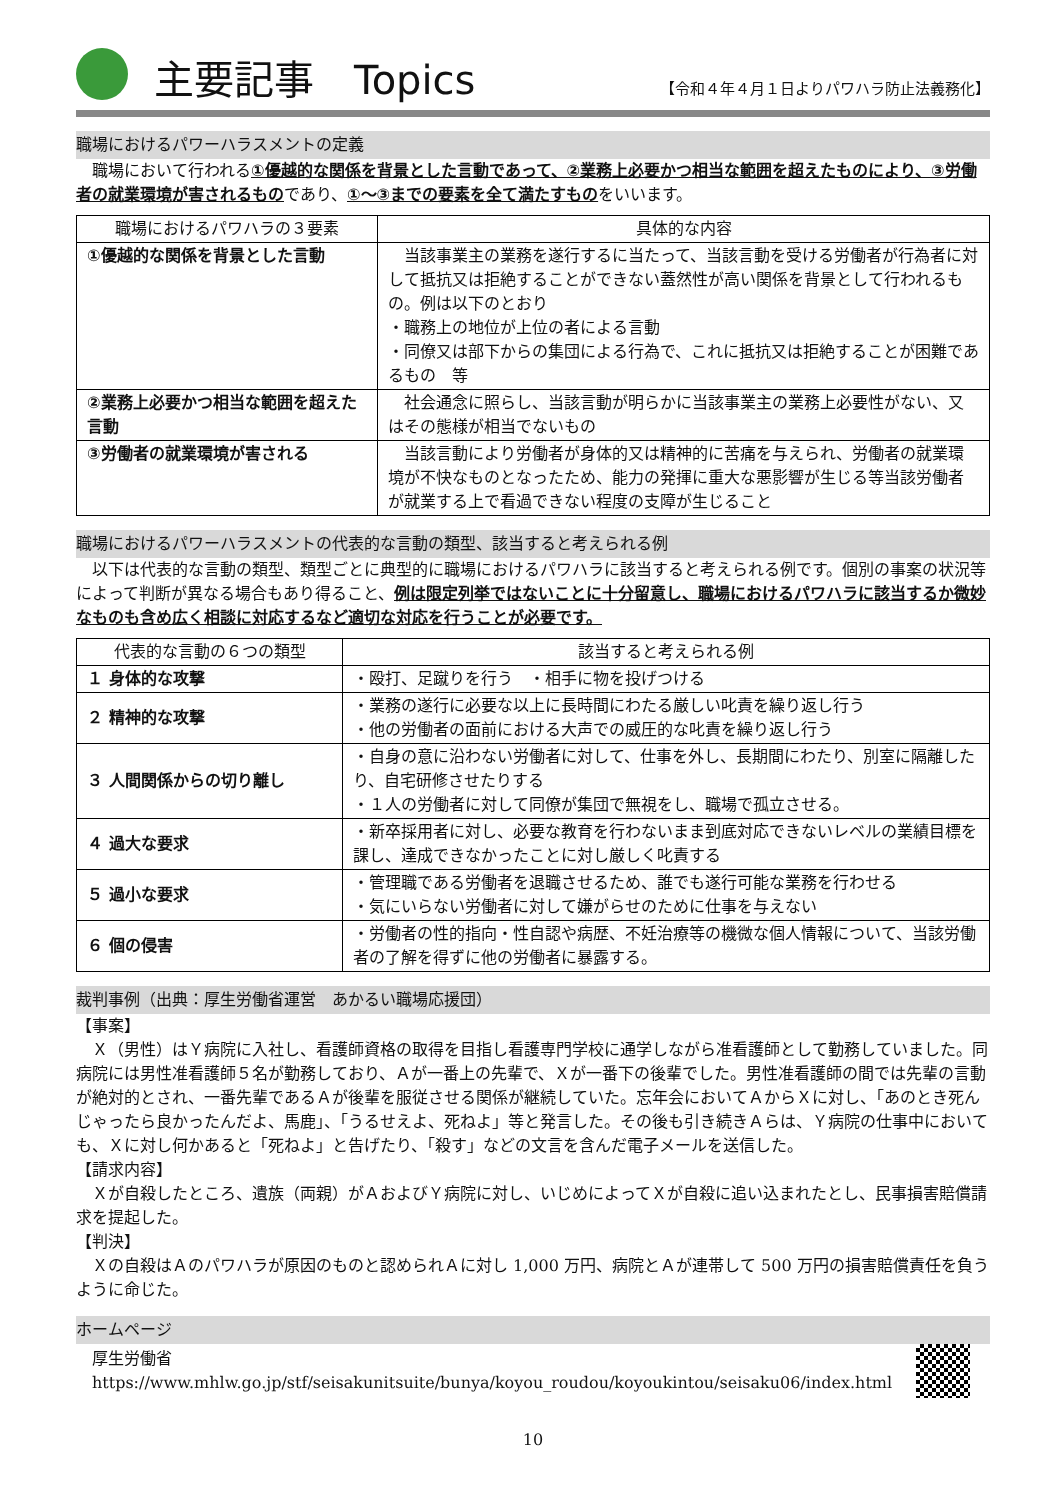主要記事　Topics 【令和４年４月１日よりパワハラ防止法義務化】
職場におけるパワーハラスメントの定義
職場において行われる①優越的な関係を背景とした言動であって、②業務上必要かつ相当な範囲を超えたものにより、③労働者の就業環境が害されるものであり、①～③までの要素を全て満たすものをいいます。
| 職場におけるパワハラの３要素 | 具体的な内容 |
| --- | --- |
| ①優越的な関係を背景とした言動 | 当該事業主の業務を遂行するに当たって、当該言動を受ける労働者が行為者に対して抵抗又は拒絶することができない蓋然性が高い関係を背景として行われるもの。例は以下のとおり ・職務上の地位が上位の者による言動 ・同僚又は部下からの集団による行為で、これに抵抗又は拒絶することが困難であるもの 等 |
| ②業務上必要かつ相当な範囲を超えた言動 | 社会通念に照らし、当該言動が明らかに当該事業主の業務上必要性がない、又はその態様が相当でないもの |
| ③労働者の就業環境が害される | 当該言動により労働者が身体的又は精神的に苦痛を与えられ、労働者の就業環境が不快なものとなったため、能力の発揮に重大な悪影響が生じる等当該労働者が就業する上で看過できない程度の支障が生じること |
職場におけるパワーハラスメントの代表的な言動の類型、該当すると考えられる例
以下は代表的な言動の類型、類型ごとに典型的に職場におけるパワハラに該当すると考えられる例です。個別の事案の状況等によって判断が異なる場合もあり得ること、例は限定列挙ではないことに十分留意し、職場におけるパワハラに該当するか微妙なものも含め広く相談に対応するなど適切な対応を行うことが必要です。
| 代表的な言動の６つの類型 | 該当すると考えられる例 |
| --- | --- |
| １ 身体的な攻撃 | ・殴打、足蹴りを行う ・相手に物を投げつける |
| ２ 精神的な攻撃 | ・業務の遂行に必要な以上に長時間にわたる厳しい叱責を繰り返し行う ・他の労働者の面前における大声での威圧的な叱責を繰り返し行う |
| ３ 人間関係からの切り離し | ・自身の意に沿わない労働者に対して、仕事を外し、長期間にわたり、別室に隔離したり、自宅研修させたりする ・１人の労働者に対して同僚が集団で無視をし、職場で孤立させる。 |
| ４ 過大な要求 | ・新卒採用者に対し、必要な教育を行わないまま到底対応できないレベルの業績目標を課し、達成できなかったことに対し厳しく叱責する |
| ５ 過小な要求 | ・管理職である労働者を退職させるため、誰でも遂行可能な業務を行わせる ・気にいらない労働者に対して嫌がらせのために仕事を与えない |
| ６ 個の侵害 | ・労働者の性的指向・性自認や病歴、不妊治療等の機微な個人情報について、当該労働者の了解を得ずに他の労働者に暴露する。 |
裁判事例（出典：厚生労働省運営　あかるい職場応援団）
【事案】
Ｘ（男性）はＹ病院に入社し、看護師資格の取得を目指し看護専門学校に通学しながら准看護師として勤務していました。同病院には男性准看護師５名が勤務しており、Ａが一番上の先輩で、Ｘが一番下の後輩でした。男性准看護師の間では先輩の言動が絶対的とされ、一番先輩であるＡが後輩を服従させる関係が継続していた。忘年会においてＡからＸに対し、「あのとき死んじゃったら良かったんだよ、馬鹿」、「うるせえよ、死ねよ」等と発言した。その後も引き続きＡらは、Ｙ病院の仕事中においても、Ｘに対し何かあると「死ねよ」と告げたり、「殺す」などの文言を含んだ電子メールを送信した。
【請求内容】
Ｘが自殺したところ、遺族（両親）がＡおよびＹ病院に対し、いじめによってＸが自殺に追い込まれたとし、民事損害賠償請求を提起した。
【判決】
Ｘの自殺はＡのパワハラが原因のものと認められＡに対し 1,000 万円、病院とＡが連帯して 500 万円の損害賠償責任を負うように命じた。
ホームページ
厚生労働省
https://www.mhlw.go.jp/stf/seisakunitsuite/bunya/koyou_roudou/koyoukintou/seisaku06/index.html
10